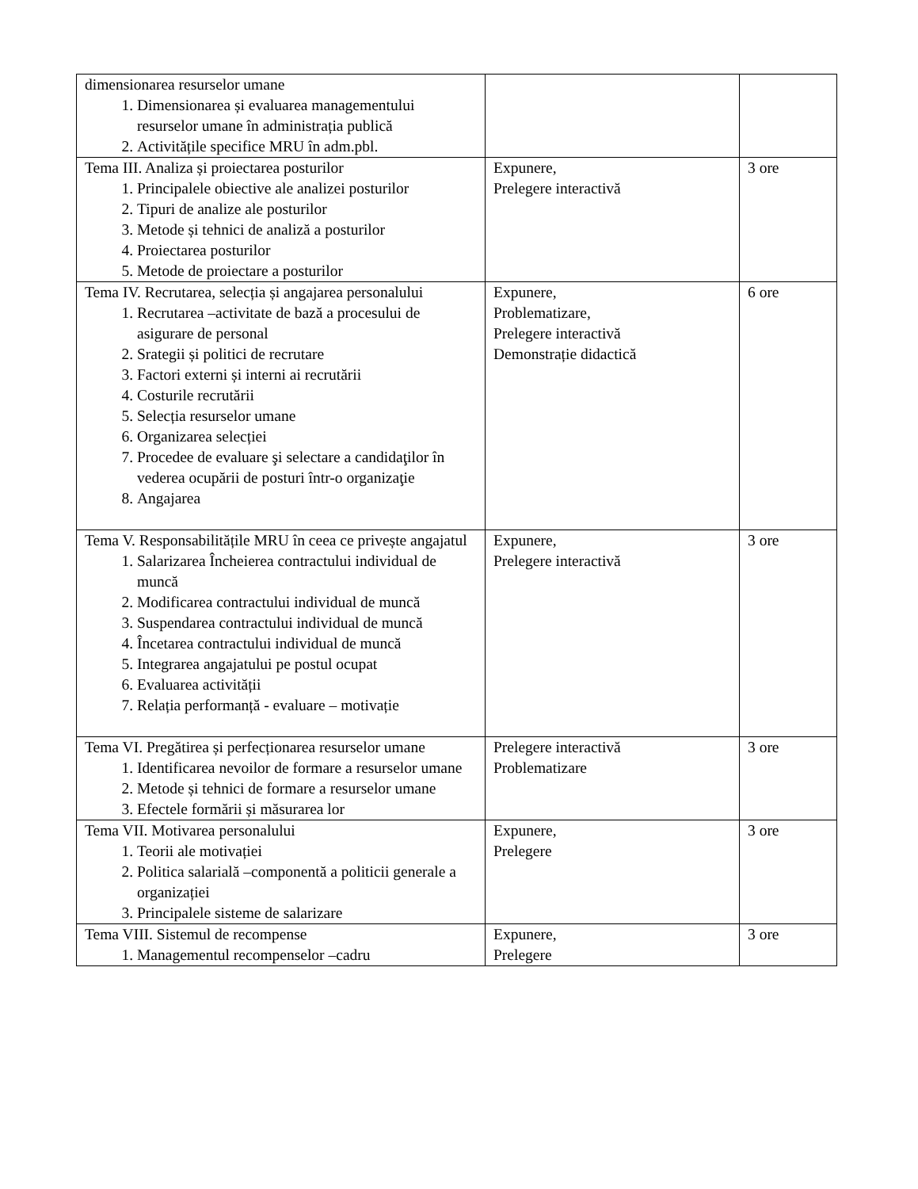| dimensionarea resurselor umane 1. Dimensionarea și evaluarea managementului resurselor umane în administrația publică 2. Activitățile specifice MRU în adm.pbl. | | |
| Tema III. Analiza și proiectarea posturilor 1. Principalele obiective ale analizei posturilor 2. Tipuri de analize ale posturilor 3. Metode și tehnici de analiză a posturilor 4. Proiectarea posturilor 5. Metode de proiectare a posturilor | Expunere, Prelegere interactivă | 3 ore |
| Tema IV. Recrutarea, selecția și angajarea personalului 1. Recrutarea –activitate de bază a procesului de asigurare de personal 2. Srategii și politici de recrutare 3. Factori externi și interni ai recrutării 4. Costurile recrutării 5. Selecția resurselor umane 6. Organizarea selecției 7. Procedee de evaluare şi selectare a candidaţilor în vederea ocupării de posturi într-o organizaţie 8. Angajarea | Expunere, Problematizare, Prelegere interactivă Demonstrație didactică | 6 ore |
| Tema V. Responsabilitățile MRU în ceea ce privește angajatul 1. Salarizarea Încheierea contractului individual de muncă 2. Modificarea contractului individual de muncă 3. Suspendarea contractului individual de muncă 4. Încetarea contractului individual de muncă 5. Integrarea angajatului pe postul ocupat 6. Evaluarea activității 7. Relația performanță - evaluare – motivație | Expunere, Prelegere interactivă | 3 ore |
| Tema VI. Pregătirea și perfecționarea resurselor umane 1. Identificarea nevoilor de formare a resurselor umane 2. Metode și tehnici de formare a resurselor umane 3. Efectele formării și măsurarea lor | Prelegere interactivă Problematizare | 3 ore |
| Tema VII. Motivarea personalului 1. Teorii ale motivației 2. Politica salarială –componentă a politicii generale a organizației 3. Principalele sisteme de salarizare | Expunere, Prelegere | 3 ore |
| Tema VIII. Sistemul de recompense 1. Managementul recompenselor –cadru | Expunere, Prelegere | 3 ore |